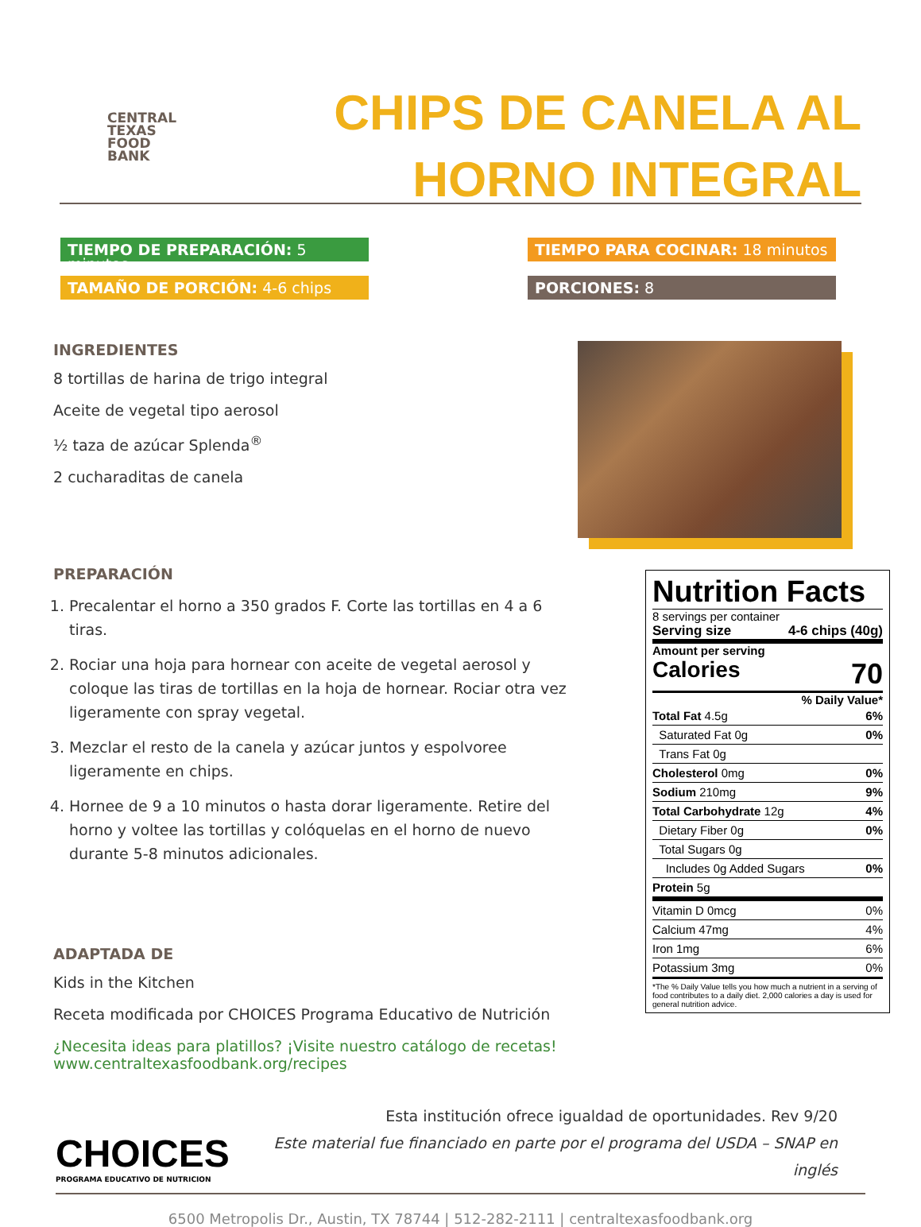CENTRAL
TEXAS
FOOD
BANK
CHIPS DE CANELA AL
HORNO INTEGRAL
TIEMPO DE PREPARACIÓN: 5 minutos
TIEMPO PARA COCINAR: 18 minutos
TAMAÑO DE PORCIÓN: 4-6 chips
PORCIONES: 8
INGREDIENTES
8 tortillas de harina de trigo integral
Aceite de vegetal tipo aerosol
½ taza de azúcar Splenda<sup>®</sup>
2 cucharaditas de canela
PREPARACIÓN
1. Precalentar el horno a 350 grados F. Corte las tortillas en 4 a 6 tiras.
2. Rociar una hoja para hornear con aceite de vegetal aerosol y coloque las tiras de tortillas en la hoja de hornear. Rociar otra vez ligeramente con spray vegetal.
3. Mezclar el resto de la canela y azúcar juntos y espolvoree ligeramente en chips.
4. Hornee de 9 a 10 minutos o hasta dorar ligeramente. Retire del horno y voltee las tortillas y colóquelas en el horno de nuevo durante 5-8 minutos adicionales.
ADAPTADA DE
Kids in the Kitchen
Receta modificada por CHOICES Programa Educativo de Nutrición
¿Necesita ideas para platillos? ¡Visite nuestro catálogo de recetas!
www.centraltexasfoodbank.org/recipes
Nutrition Facts
8 servings per container
Serving size 4-6 chips (40g)
Amount per serving
Calories 70
% Daily Value*
| Total Fat 4.5g | 6% |
| Saturated Fat 0g | 0% |
| Trans Fat 0g | |
| Cholesterol 0mg | 0% |
| Sodium 210mg | 9% |
| Total Carbohydrate 12g | 4% |
| Dietary Fiber 0g | 0% |
| Total Sugars 0g | |
| Includes 0g Added Sugars | 0% |
| Protein 5g | |
| Vitamin D 0mcg | 0% |
| Calcium 47mg | 4% |
| Iron 1mg | 6% |
| Potassium 3mg | 0% |
*The % Daily Value tells you how much a nutrient in a serving of food contributes to a daily diet. 2,000 calories a day is used for general nutrition advice.
CHOICES
PROGRAMA EDUCATIVO DE NUTRICION
Esta institución ofrece igualdad de oportunidades. Rev 9/20
Este material fue financiado en parte por el programa del USDA – SNAP en inglés
6500 Metropolis Dr., Austin, TX 78744 | 512-282-2111 | centraltexasfoodbank.org